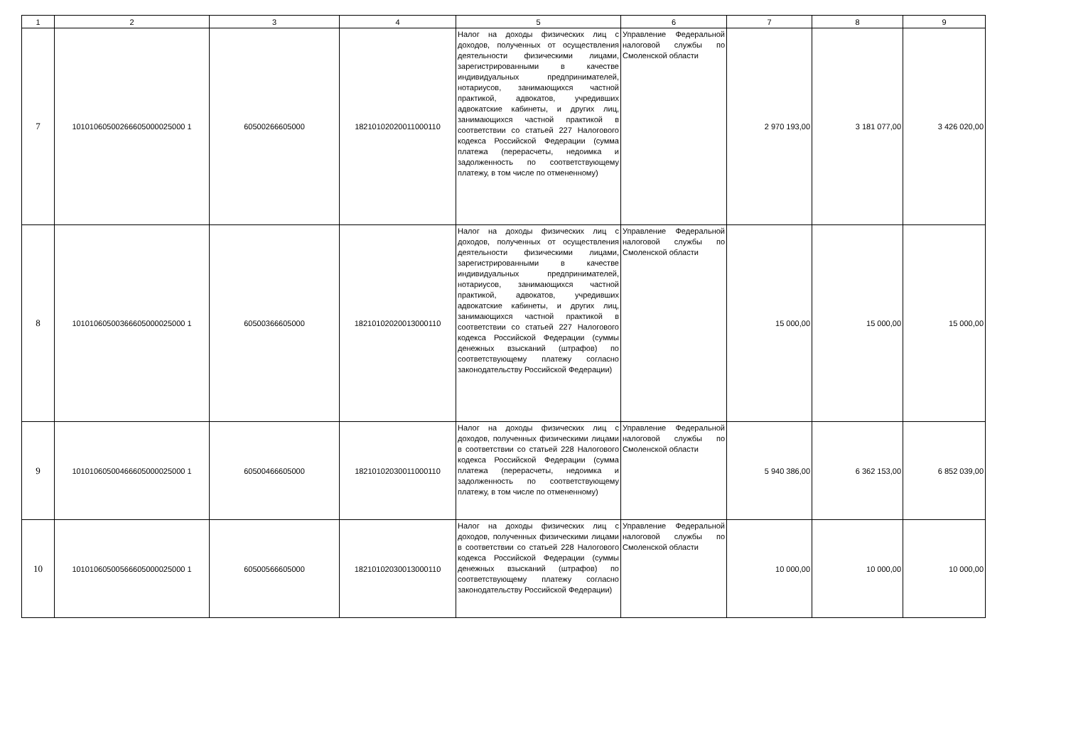| 1 | 2 | 3 | 4 | 5 | 6 | 7 | 8 | 9 |
| --- | --- | --- | --- | --- | --- | --- | --- | --- |
| 7 | 10101060500266605000025000 1 | 60500266605000 | 18210102020011000110 | Налог на доходы физических лиц с доходов, полученных от осуществления деятельности физическими лицами, зарегистрированными в качестве индивидуальных предпринимателей, нотариусов, занимающихся частной практикой, адвокатов, учредивших адвокатские кабинеты, и других лиц, занимающихся частной практикой в соответствии со статьей 227 Налогового кодекса Российской Федерации (сумма платежа (перерасчеты, недоимка и задолженность по соответствующему платежу, в том числе по отмененному) | Управление Федеральной налоговой службы по Смоленской области | 2 970 193,00 | 3 181 077,00 | 3 426 020,00 |
| 8 | 10101060500366605000025000 1 | 60500366605000 | 18210102020013000110 | Налог на доходы физических лиц с доходов, полученных от осуществления деятельности физическими лицами, зарегистрированными в качестве индивидуальных предпринимателей, нотариусов, занимающихся частной практикой, адвокатов, учредивших адвокатские кабинеты, и других лиц, занимающихся частной практикой в соответствии со статьей 227 Налогового кодекса Российской Федерации (суммы денежных взысканий (штрафов) по соответствующему платежу согласно законодательству Российской Федерации) | Управление Федеральной налоговой службы по Смоленской области | 15 000,00 | 15 000,00 | 15 000,00 |
| 9 | 10101060500466605000025000 1 | 60500466605000 | 18210102030011000110 | Налог на доходы физических лиц с доходов, полученных физическими лицами в соответствии со статьей 228 Налогового кодекса Российской Федерации (сумма платежа (перерасчеты, недоимка и задолженность по соответствующему платежу, в том числе по отмененному) | Управление Федеральной налоговой службы по Смоленской области | 5 940 386,00 | 6 362 153,00 | 6 852 039,00 |
| 10 | 10101060500566605000025000 1 | 60500566605000 | 18210102030013000110 | Налог на доходы физических лиц с доходов, полученных физическими лицами в соответствии со статьей 228 Налогового кодекса Российской Федерации (суммы денежных взысканий (штрафов) по соответствующему платежу согласно законодательству Российской Федерации) | Управление Федеральной налоговой службы по Смоленской области | 10 000,00 | 10 000,00 | 10 000,00 |